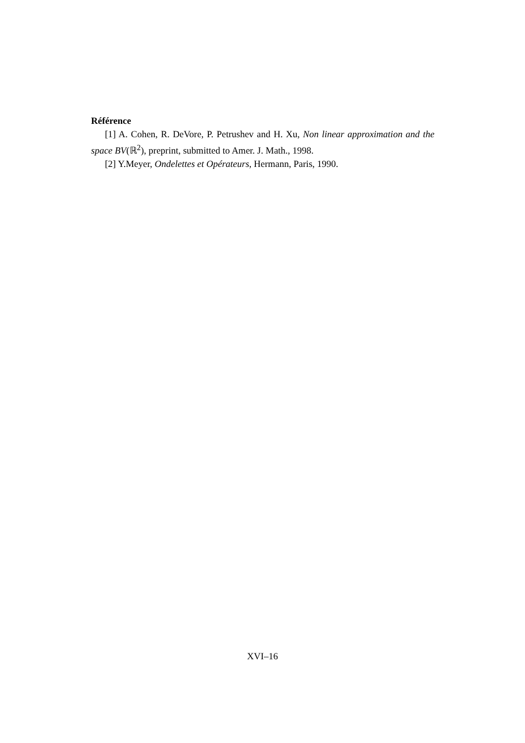Référence
[1] A. Cohen, R. DeVore, P. Petrushev and H. Xu, Non linear approximation and the space BV(ℝ<sup>2</sup>), preprint, submitted to Amer. J. Math., 1998.
[2] Y.Meyer, Ondelettes et Opérateurs, Hermann, Paris, 1990.
XVI–16